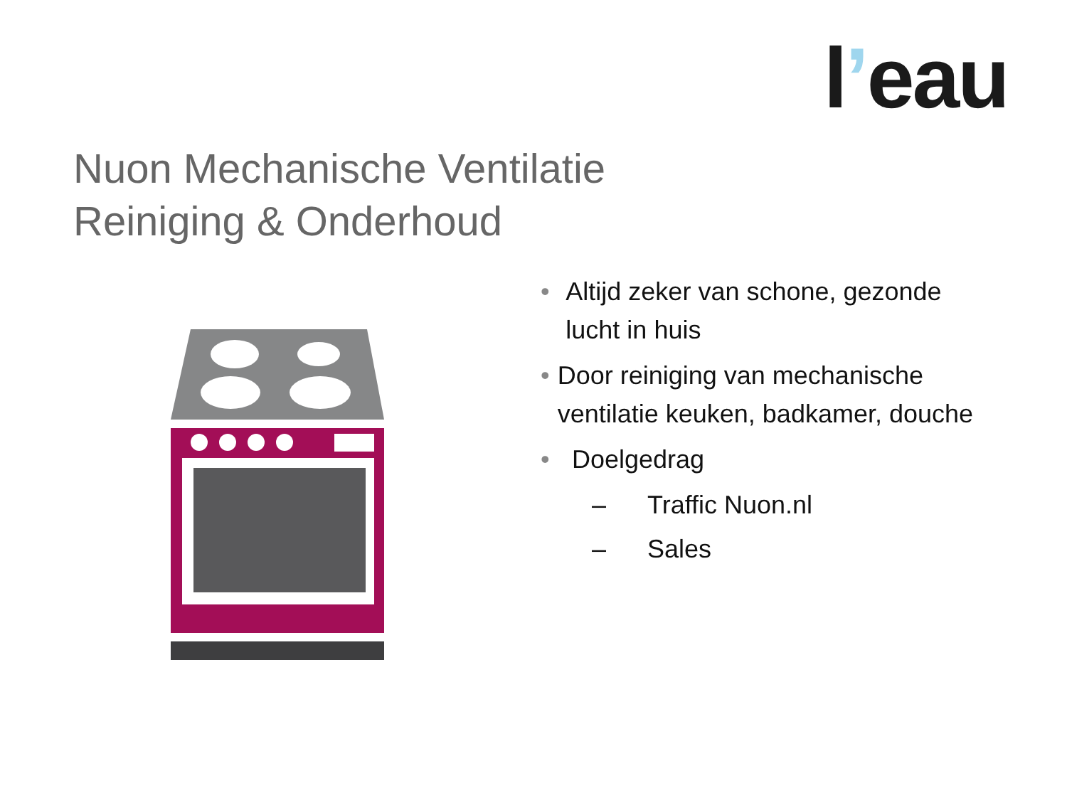l’eau
Nuon Mechanische Ventilatie
Reiniging & Onderhoud
• Altijd zeker van schone, gezonde lucht in huis
• Door reiniging van mechanische ventilatie keuken, badkamer, douche
• Doelgedrag
– Traffic Nuon.nl
– Sales